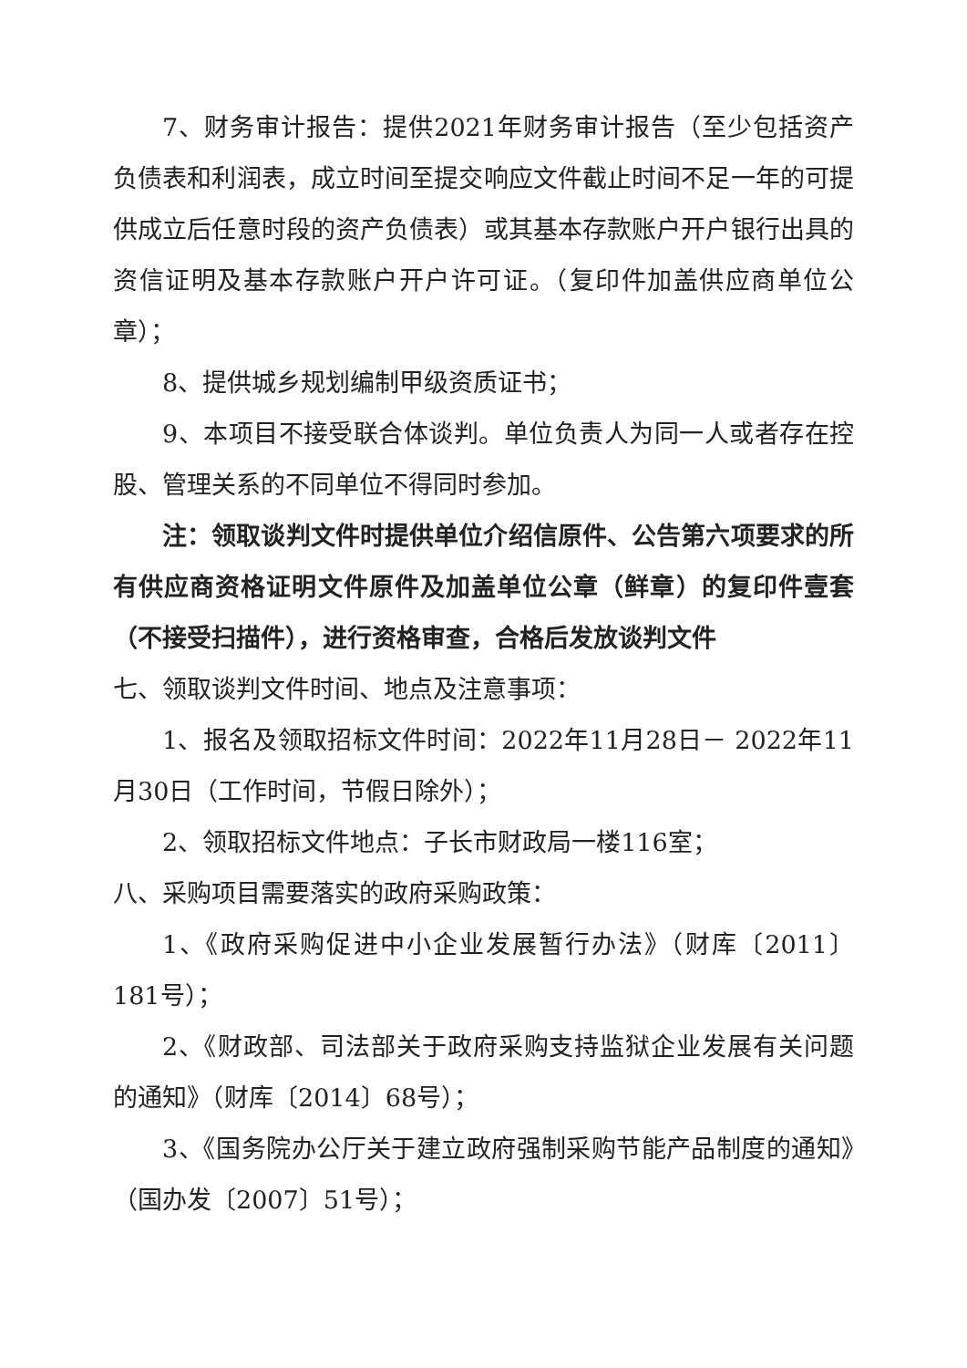7、财务审计报告：提供2021年财务审计报告（至少包括资产负债表和利润表，成立时间至提交响应文件截止时间不足一年的可提供成立后任意时段的资产负债表）或其基本存款账户开户银行出具的资信证明及基本存款账户开户许可证。（复印件加盖供应商单位公章）；
8、提供城乡规划编制甲级资质证书；
9、本项目不接受联合体谈判。单位负责人为同一人或者存在控股、管理关系的不同单位不得同时参加。
注：领取谈判文件时提供单位介绍信原件、公告第六项要求的所有供应商资格证明文件原件及加盖单位公章（鲜章）的复印件壹套（不接受扫描件），进行资格审查，合格后发放谈判文件
七、领取谈判文件时间、地点及注意事项：
1、报名及领取招标文件时间：2022年11月28日－ 2022年11月30日（工作时间，节假日除外）；
2、领取招标文件地点：子长市财政局一楼116室；
八、采购项目需要落实的政府采购政策：
1、《政府采购促进中小企业发展暂行办法》（财库〔2011〕181号）；
2、《财政部、司法部关于政府采购支持监狱企业发展有关问题的通知》（财库〔2014〕68号）；
3、《国务院办公厅关于建立政府强制采购节能产品制度的通知》（国办发〔2007〕51号）；